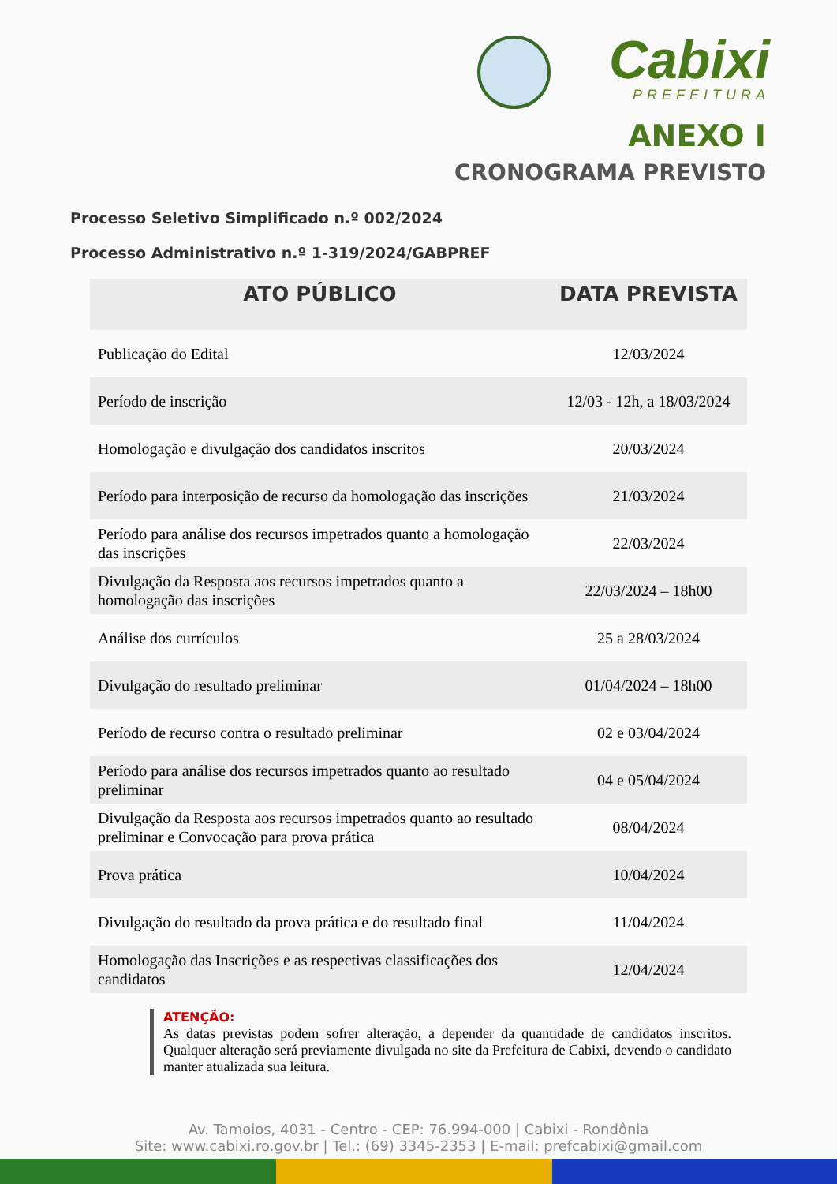Cabixi
PREFEITURA
ANEXO I
CRONOGRAMA PREVISTO
Processo Seletivo Simplificado n.º 002/2024
Processo Administrativo n.º 1-319/2024/GABPREF
| ATO PÚBLICO | DATA PREVISTA |
| --- | --- |
| Publicação do Edital | 12/03/2024 |
| Período de inscrição | 12/03 - 12h, a 18/03/2024 |
| Homologação e divulgação dos candidatos inscritos | 20/03/2024 |
| Período para interposição de recurso da homologação das inscrições | 21/03/2024 |
| Período para análise dos recursos impetrados quanto a homologação das inscrições | 22/03/2024 |
| Divulgação da Resposta aos recursos impetrados quanto a homologação das inscrições | 22/03/2024 – 18h00 |
| Análise dos currículos | 25 a 28/03/2024 |
| Divulgação do resultado preliminar | 01/04/2024 – 18h00 |
| Período de recurso contra o resultado preliminar | 02 e 03/04/2024 |
| Período para análise dos recursos impetrados quanto ao resultado preliminar | 04 e 05/04/2024 |
| Divulgação da Resposta aos recursos impetrados quanto ao resultado preliminar e Convocação para prova prática | 08/04/2024 |
| Prova prática | 10/04/2024 |
| Divulgação do resultado da prova prática e do resultado final | 11/04/2024 |
| Homologação das Inscrições e as respectivas classificações dos candidatos | 12/04/2024 |
ATENÇÃO:
As datas previstas podem sofrer alteração, a depender da quantidade de candidatos inscritos. Qualquer alteração será previamente divulgada no site da Prefeitura de Cabixi, devendo o candidato manter atualizada sua leitura.
Av. Tamoios, 4031 - Centro - CEP: 76.994-000 | Cabixi - Rondônia
Site: www.cabixi.ro.gov.br | Tel.: (69) 3345-2353 | E-mail: prefcabixi@gmail.com